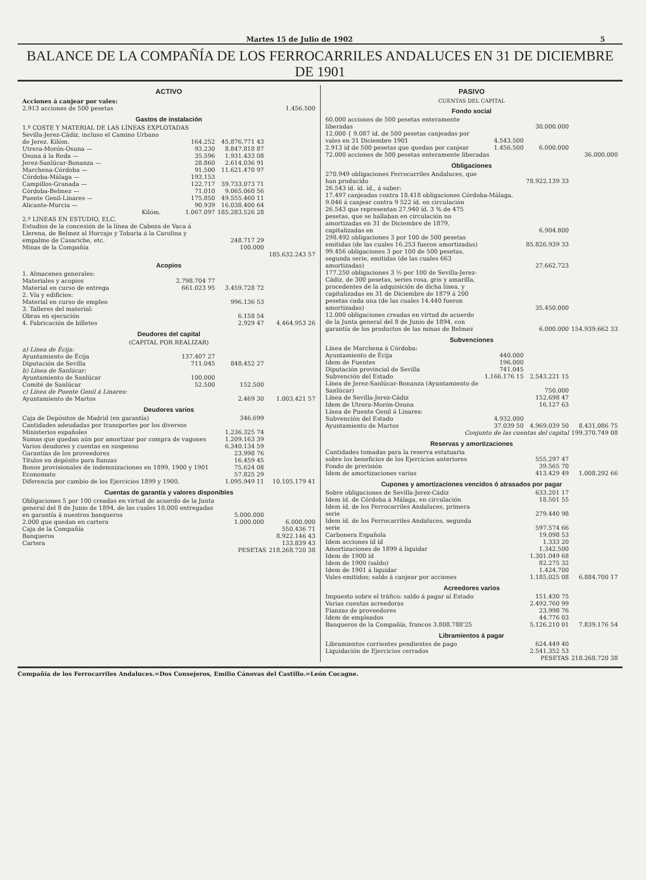Martes 15 de Julio de 1902 5
BALANCE DE LA COMPAÑÍA DE LOS FERROCARRILES ANDALUCES EN 31 DE DICIEMBRE DE 1901
ACTIVO
| Acciones á canjear por vales: | | | | |
| 2.913 acciones de 500 pesetas | | | | 1.456.500 |
| Gastos de instalación | | | | |
| 1.º COSTE Y MATERIAL DE LAS LÍNEAS EXPLOTADAS | | | | |
| Sevilla-Jerez-Cádiz, incluso el Camino Urbano de Jerez. Kilóm. | 164.252 | 45.876.771 43 | | |
| Utrera-Morón-Osuna — | 93.230 | 8.847.818 87 | | |
| Osuna á la Roda — | 35.596 | 1.931.433 08 | | |
| Jerez-Sanlúcar-Bonanza — | 28.860 | 2.614.036 91 | | |
| Marchena-Córdoba — | 91.500 | 11.621.470 97 | | |
| Córdoba-Málaga — | 193.153 | 39.733.073 71 | | |
| Campillos-Granada — | 122.717 | | | |
| Córdoba-Belmez — | 71.010 | 9.065.060 56 | | |
| Puente Genil-Linares — | 175.850 | 49.555.460 11 | | |
| Alicante-Murcia — | 90.939 | 16.038.400 64 | | |
| Kilóm. | 1.067.097 | 185.283.526 28 | | |
| 2.º LÍNEAS EN ESTUDIO, ELC. | | | | |
| Estudios de la concesión de la línea de Cabeza de Vaca á Llerena, de Belmez al Horcajo y Tobaria á la Carolina y empalme de Casariche, etc. | | 248.717 29 | | |
| Minas de la Compañía | | 100.000 | | |
| | | | | 185.632.243 57 |
| Acopios | | | | |
| 1. Almacenes generales: | | | | |
| Materiales y acopios | 2.798.704 77 | | | |
| Material en curso de entrega | 661.023 95 | 3.459.728 72 | | |
| 2. Vía y edificios: | | | | |
| Material en curso de empleo | | 996.136 53 | | |
| 3. Talleres del material: | | | | |
| Obras en ejecución | | 6.158 54 | | |
| 4. Fabricación de billetes | | 2.929 47 | | 4.464.953 26 |
| Deudores del capital (CAPITAL POR REALIZAR) | | | | |
| a) Línea de Écija: | | | | |
| Ayuntamiento de Écija | 137.407 27 | | | |
| Diputación de Sevilla | 711.045 | 848.452 27 | | |
| b) Línea de Sanlúcar: | | | | |
| Ayuntamiento de Sanlúcar | 100.000 | | | |
| Comité de Sanlúcar | 52.500 | 152.500 | | |
| c) Línea de Puente Genil á Linares: | | | | |
| Ayuntamiento de Martos | | 2.469 30 | | 1.003.421 57 |
| Deudores varios | | | | |
| Caja de Depósitos de Madrid (en garantía) | | 346.699 | | |
| Cantidades adeudadas por transportes por los diversos Ministerios españoles | | 1.236.325 74 | | |
| Sumas que quedan aún por amortizar por compra de vagones | | 1.209.163 39 | | |
| Varios deudores y cuentas en suspenso | | 6.340.134 59 | | |
| Garantías de los proveedores | | 23.998 76 | | |
| Títulos en depósito para fianzas | | 16.459 45 | | |
| Bonos provisionales de indemnizaciones en 1899, 1900 y 1901 | | 75.624 08 | | |
| Economato | | 57.825 29 | | |
| Diferencia por cambio de los Ejercicios 1899 y 1900. | | 1.095.949 11 | | 10.105.179 41 |
| Cuentas de garantía y valores disponibles | | | | |
| Obligaciones 5 por 100 creadas en virtud de acuerdo de la Junta general del 8 de Junio de 1894, de las cuales 10.000 entregadas en garantía á nuestros banqueros | | 5.000.000 | | |
| 2.000 que quedan en cartera | | 1.000.000 | | 6.000.000 |
| Caja de la Compañía | | | | 550.436 71 |
| Banqueros | | | | 8.922.146 43 |
| Cartera | | | | 133.839 43 |
| PESETAS | | | | 218.268.720 38 |
PASIVO
CUENTAS DEL CAPITAL
| Fondo social | | | |
| 60.000 acciones de 500 pesetas enteramente liberadas | | 30.000.000 | |
| 12.000 { 9.087 íd. de 500 pesetas canjeadas por vales en 31 Diciembre 1901 | 4.543.500 | | |
| 2.913 íd de 500 pesetas que quedan por canjear | 1.456.500 | 6.000.000 | |
| 72.000 acciones de 500 pesetas enteramente liberadas | | | 36.000.000 |
| Obligaciones | | | |
| 270.949 obligaciones Ferrocarriles Andaluces, que han producido | | 78.922.139 33 | |
| 26.543 íd. íd. íd., á saber: 17.497 canjeadas contra 18.418 obligaciones Córdoba-Málaga. 9.046 á canjear contra 9 522 íd. en circulación | | | |
| 26.543 que representan 27.940 íd. 3 % de 475 pesetas, que se hallaban en circulación no amortizadas en 31 de Diciembre de 1879, capitalizadas en | | 6.904.800 | |
| 298.492 obligaciones 3 por 100 de 500 pesetas emitidas (de las cuales 16.253 fueron amortizadas) | | 85.826.939 33 | |
| 99.456 obligaciones 3 por 100 de 500 pesetas, segunda serie, emitidas (de las cuales 663 amortizadas) | | 27.662.723 | |
| 177.250 obligaciones 3 ½ por 100 de Sevilla-Jerez-Cádiz, de 300 pesetas, series rosa, gris y amarilla, procedentes de la adquisición de dicha línea, y capitalizadas en 31 de Diciembre de 1879 á 200 pesetas cada una (de las cuales 14.440 fueron amortizadas) | | 35.450.000 | |
| 12.000 obligaciones creadas en virtud de acuerdo de la Junta general del 8 de Junio de 1894, con garantía de los productos de las minas de Belmez | | 6.000.000 | 154.939.662 33 |
| Subvenciones | | | |
| Línea de Marchena á Córdoba: | | | |
| Ayuntamiento de Écija | 440.000 | | |
| Idem de Fuentes | 196.000 | | |
| Diputación provincial de Sevilla | 741.045 | | |
| Subvención del Estado | 1.166.176 15 | 2.543.221 15 | |
| Línea de Jerez-Sanlúcar-Bonanza (Ayuntamiento de Sanlúcar) | | 750.000 | |
| Línea de Sevilla-Jerez-Cádiz | | 152.698 47 | |
| Idem de Utrera-Morón-Osuna | | 16.127 63 | |
| Línea de Puente Genil á Linares: | | | |
| Subvención del Estado | 4.932.000 | | |
| Ayuntamiento de Martos | 37.039 50 | 4.969.039 50 | 8.431.086 75 |
| Conjunto de las cuentas del capital | | | 199.370.749 08 |
| Reservas y amortizaciones | | | |
| Cantidades tomadas para la reserva estatuaria sobre los beneficios de los Ejercicios anteriores | | 555.297 47 | |
| Fondo de previsión | | 39.565 70 | |
| Idem de amortizaciones varias | | 413.429 49 | 1.008.292 66 |
| Cupones y amortizaciones vencidos ó atrasados por pagar | | | |
| Sobre obligaciones de Sevilla-Jerez-Cádiz | | 633.201 17 | |
| Idem íd. de Córdoba á Málaga, en circulación | | 18.501 55 | |
| Idem íd. de los Ferrocarriles Andaluces, primera serie | | 279.440 98 | |
| Idem íd. de los Ferrocarriles Andaluces, segunda serie | | 597.574 66 | |
| Carbonera Española | | 19.098 53 | |
| Idem acciones íd íd | | 1.333 20 | |
| Amortizaciones de 1899 á liquidar | | 1.342.500 | |
| Idem de 1900 íd | | 1.301.049 68 | |
| Idem de 1900 (saldo) | | 82.275 32 | |
| Idem de 1901 á liquidar | | 1.424.700 | |
| Vales emitidos; saldo á canjear por acciones | | 1.185.025 08 | 6.884.700 17 |
| Acreedores varios | | | |
| Impuesto sobre el tráfico: saldo á pagar al Estado | | 151.430 75 | |
| Varias cuentas acreedoras | | 2.492.760 99 | |
| Fianzas de proveedores | | 23.998 76 | |
| Idem de empleados | | 44.776 03 | |
| Banqueros de la Compañía, francos 3.808.788'25 | | 5.126.210 01 | 7.839.176 54 |
| Libramientos á pagar | | | |
| Libramientos corrientes pendientes de pago | | 624.449 40 | |
| Liquidación de Ejercicios cerrados | | 2.541.352 53 | |
| PESETAS | | | 218.268.720 38 |
Compañía de los Ferrocarriles Andaluces.=Dos Consejeros, Emilio Cánovas del Castillo.=León Cocagne.